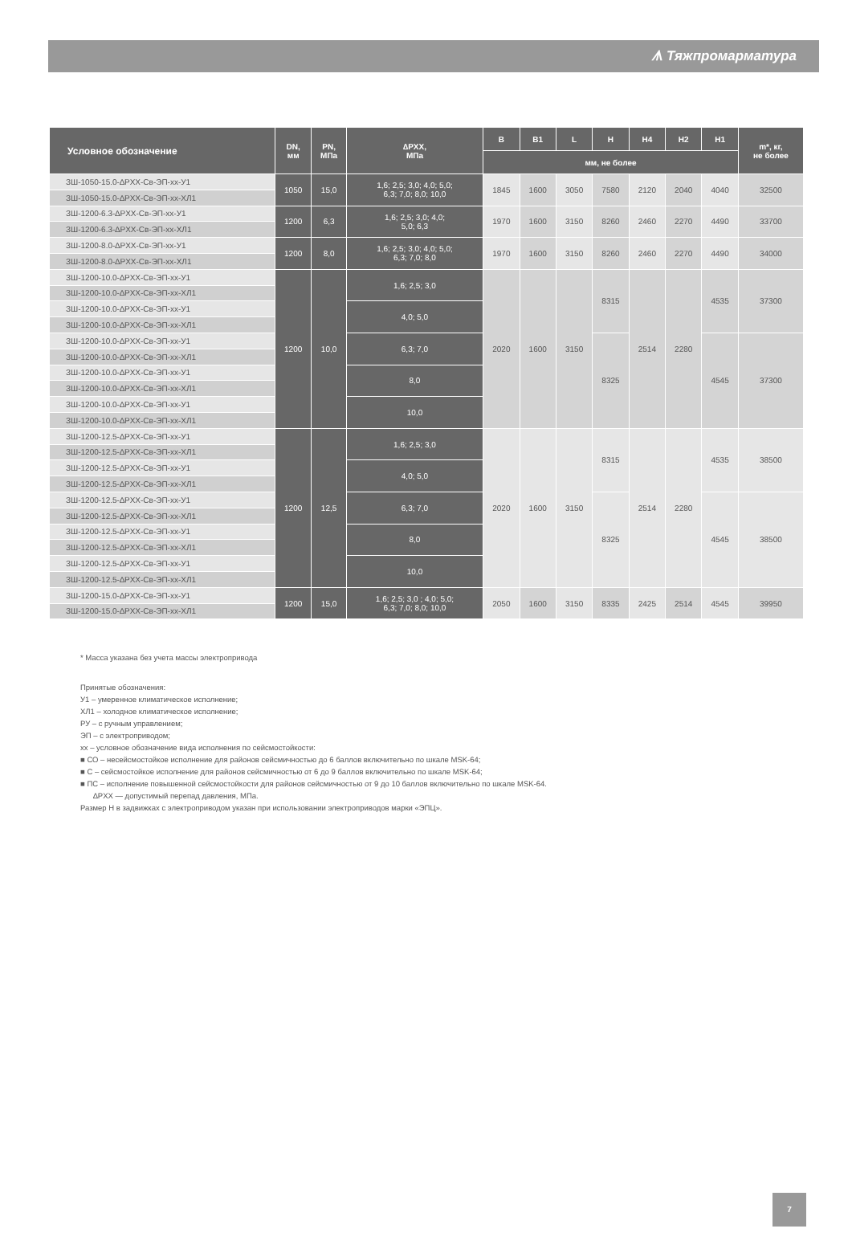ᗑ Тяжпромарматура
| Условное обозначение | DN, мм | PN, МПа | ∆PXX, МПа | B | B1 | L | H | H4 | H2 | H1 | m*, кг, не более |
| --- | --- | --- | --- | --- | --- | --- | --- | --- | --- | --- | --- |
| | | | | мм, не более | | | | | | | |
| ЗШ-1050-15.0-∆PXX-Св-ЭП-xx-У1 | 1050 | 15,0 | 1,6; 2,5; 3,0; 4,0; 5,0; 6,3; 7,0; 8,0; 10,0 | 1845 | 1600 | 3050 | 7580 | 2120 | 2040 | 4040 | 32500 |
| ЗШ-1050-15.0-∆PXX-Св-ЭП-xx-ХЛ1 | | | | | | | | | | | |
| ЗШ-1200-6.3-∆PXX-Св-ЭП-xx-У1 | 1200 | 6,3 | 1,6; 2,5; 3,0; 4,0; 5,0; 6,3 | 1970 | 1600 | 3150 | 8260 | 2460 | 2270 | 4490 | 33700 |
| ЗШ-1200-6.3-∆PXX-Св-ЭП-xx-ХЛ1 | | | | | | | | | | | |
| ЗШ-1200-8.0-∆PXX-Св-ЭП-xx-У1 | 1200 | 8,0 | 1,6; 2,5; 3,0; 4,0; 5,0; 6,3; 7,0; 8,0 | 1970 | 1600 | 3150 | 8260 | 2460 | 2270 | 4490 | 34000 |
| ЗШ-1200-8.0-∆PXX-Св-ЭП-xx-ХЛ1 | | | | | | | | | | | |
| ЗШ-1200-10.0-∆PXX-Св-ЭП-xx-У1 | 1200 | 10,0 | 1,6; 2,5; 3,0 | 2020 | 1600 | 3150 | 8315 | 2514 | 2280 | 4535 | 37300 |
| ЗШ-1200-10.0-∆PXX-Св-ЭП-xx-ХЛ1 | | | | | | | | | | | |
| ЗШ-1200-10.0-∆PXX-Св-ЭП-xx-У1 | | | 4,0; 5,0 | | | | | | | | |
| ЗШ-1200-10.0-∆PXX-Св-ЭП-xx-ХЛ1 | | | | | | | | | | | |
| ЗШ-1200-10.0-∆PXX-Св-ЭП-xx-У1 | | | 6,3; 7,0 | | | | 8325 | | | 4545 | 37300 |
| ЗШ-1200-10.0-∆PXX-Св-ЭП-xx-ХЛ1 | | | | | | | | | | | |
| ЗШ-1200-10.0-∆PXX-Св-ЭП-xx-У1 | | | 8,0 | | | | | | | | |
| ЗШ-1200-10.0-∆PXX-Св-ЭП-xx-ХЛ1 | | | | | | | | | | | |
| ЗШ-1200-10.0-∆PXX-Св-ЭП-xx-У1 | | | 10,0 | | | | | | | | |
| ЗШ-1200-10.0-∆PXX-Св-ЭП-xx-ХЛ1 | | | | | | | | | | | |
| ЗШ-1200-12.5-∆PXX-Св-ЭП-xx-У1 | 1200 | 12,5 | 1,6; 2,5; 3,0 | 2020 | 1600 | 3150 | 8315 | 2514 | 2280 | 4535 | 38500 |
| ЗШ-1200-12.5-∆PXX-Св-ЭП-xx-ХЛ1 | | | | | | | | | | | |
| ЗШ-1200-12.5-∆PXX-Св-ЭП-xx-У1 | | | 4,0; 5,0 | | | | | | | | |
| ЗШ-1200-12.5-∆PXX-Св-ЭП-xx-ХЛ1 | | | | | | | | | | | |
| ЗШ-1200-12.5-∆PXX-Св-ЭП-xx-У1 | | | 6,3; 7,0 | | | | 8325 | | | 4545 | 38500 |
| ЗШ-1200-12.5-∆PXX-Св-ЭП-xx-ХЛ1 | | | | | | | | | | | |
| ЗШ-1200-12.5-∆PXX-Св-ЭП-xx-У1 | | | 8,0 | | | | | | | | |
| ЗШ-1200-12.5-∆PXX-Св-ЭП-xx-ХЛ1 | | | | | | | | | | | |
| ЗШ-1200-12.5-∆PXX-Св-ЭП-xx-У1 | | | 10,0 | | | | | | | | |
| ЗШ-1200-12.5-∆PXX-Св-ЭП-xx-ХЛ1 | | | | | | | | | | | |
| ЗШ-1200-15.0-∆PXX-Св-ЭП-xx-У1 | 1200 | 15,0 | 1,6; 2,5; 3,0 ; 4,0; 5,0; 6,3; 7,0; 8,0; 10,0 | 2050 | 1600 | 3150 | 8335 | 2425 | 2514 | 4545 | 39950 |
| ЗШ-1200-15.0-∆PXX-Св-ЭП-xx-ХЛ1 | | | | | | | | | | | |
* Масса указана без учета массы электропривода
Принятые обозначения:
У1 – умеренное климатическое исполнение;
ХЛ1 – холодное климатическое исполнение;
РУ – с ручным управлением;
ЭП – с электроприводом;
хх – условное обозначение вида исполнения по сейсмостойкости:
■ СО – несейсмостойкое исполнение для районов сейсмичностью до 6 баллов включительно по шкале MSK-64;
■ С – сейсмостойкое исполнение для районов сейсмичностью от 6 до 9 баллов включительно по шкале MSK-64;
■ ПС – исполнение повышенной сейсмостойкости для районов сейсмичностью от 9 до 10 баллов включительно по шкале MSK-64.
∆PXX — допустимый перепад давления, МПа.
Размер H в задвижках с электроприводом указан при использовании электроприводов марки «ЭПЦ».
7